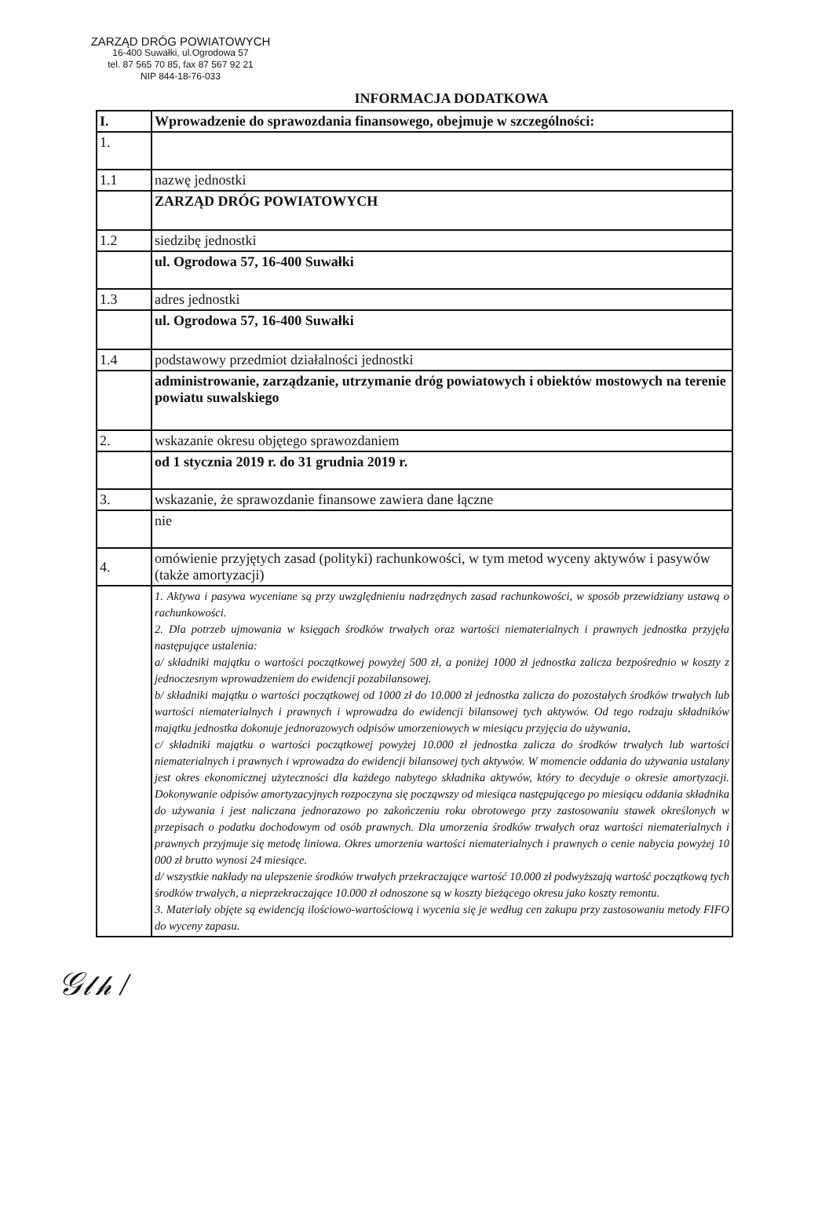ZARZĄD DRÓG POWIATOWYCH
16-400 Suwałki, ul.Ogrodowa 57
tel. 87 565 70 85, fax 87 567 92 21
NIP 844-18-76-033
INFORMACJA DODATKOWA
| I. | Wprowadzenie do sprawozdania finansowego, obejmuje w szczególności: |
| 1. | |
| 1.1 | nazwę jednostki |
| | ZARZĄD DRÓG POWIATOWYCH |
| 1.2 | siedzibę jednostki |
| | ul. Ogrodowa 57, 16-400 Suwałki |
| 1.3 | adres jednostki |
| | ul. Ogrodowa 57, 16-400 Suwałki |
| 1.4 | podstawowy przedmiot działalności jednostki |
| | administrowanie, zarządzanie, utrzymanie dróg powiatowych i obiektów mostowych na terenie powiatu suwalskiego |
| 2. | wskazanie okresu objętego sprawozdaniem |
| | od 1 stycznia 2019 r. do 31 grudnia 2019 r. |
| 3. | wskazanie, że sprawozdanie finansowe zawiera dane łączne |
| | nie |
| 4. | omówienie przyjętych zasad (polityki) rachunkowości, w tym metod wyceny aktywów i pasywów (także amortyzacji) |
| | 1. Aktywa i pasywa wyceniane są przy uwzględnieniu nadrzędnych zasad rachunkowości, w sposób przewidziany ustawą o rachunkowości. 2. Dla potrzeb ujmowania w księgach środków trwałych oraz wartości niematerialnych i prawnych jednostka przyjęła następujące ustalenia: a/ składniki majątku o wartości początkowej powyżej 500 zł, a poniżej 1000 zł jednostka zalicza bezpośrednio w koszty z jednoczesnym wprowadzeniem do ewidencji pozabilansowej. b/ składniki majątku o wartości początkowej od 1000 zł do 10.000 zł jednostka zalicza do pozostałych środków trwałych lub wartości niematerialnych i prawnych i wprowadza do ewidencji bilansowej tych aktywów. Od tego rodzaju składników majątku jednostka dokonuje jednorazowych odpisów umorzeniowych w miesiącu przyjęcia do używania, c/ składniki majątku o wartości początkowej powyżej 10.000 zł jednostka zalicza do środków trwałych lub wartości niematerialnych i prawnych i wprowadza do ewidencji bilansowej tych aktywów. W momencie oddania do używania ustalany jest okres ekonomicznej użyteczności dla każdego nabytego składnika aktywów, który to decyduje o okresie amortyzacji. Dokonywanie odpisów amortyzacyjnych rozpoczyna się począwszy od miesiąca następującego po miesiącu oddania składnika do używania i jest naliczana jednorazowo po zakończeniu roku obrotowego przy zastosowaniu stawek określonych w przepisach o podatku dochodowym od osób prawnych. Dla umorzenia środków trwałych oraz wartości niematerialnych i prawnych przyjmuje się metodę liniowa. Okres umorzenia wartości niematerialnych i prawnych o cenie nabycia powyżej 10 000 zł brutto wynosi 24 miesiące. d/ wszystkie nakłady na ulepszenie środków trwałych przekraczające wartość 10.000 zł podwyższają wartość początkową tych środków trwałych, a nieprzekraczające 10.000 zł odnoszone są w koszty bieżącego okresu jako koszty remontu. 3. Materiały objęte są ewidencją ilościowo-wartościową i wycenia się je według cen zakupu przy zastosowaniu metody FIFO do wyceny zapasu. |
𝒢𝓁𝒽 /